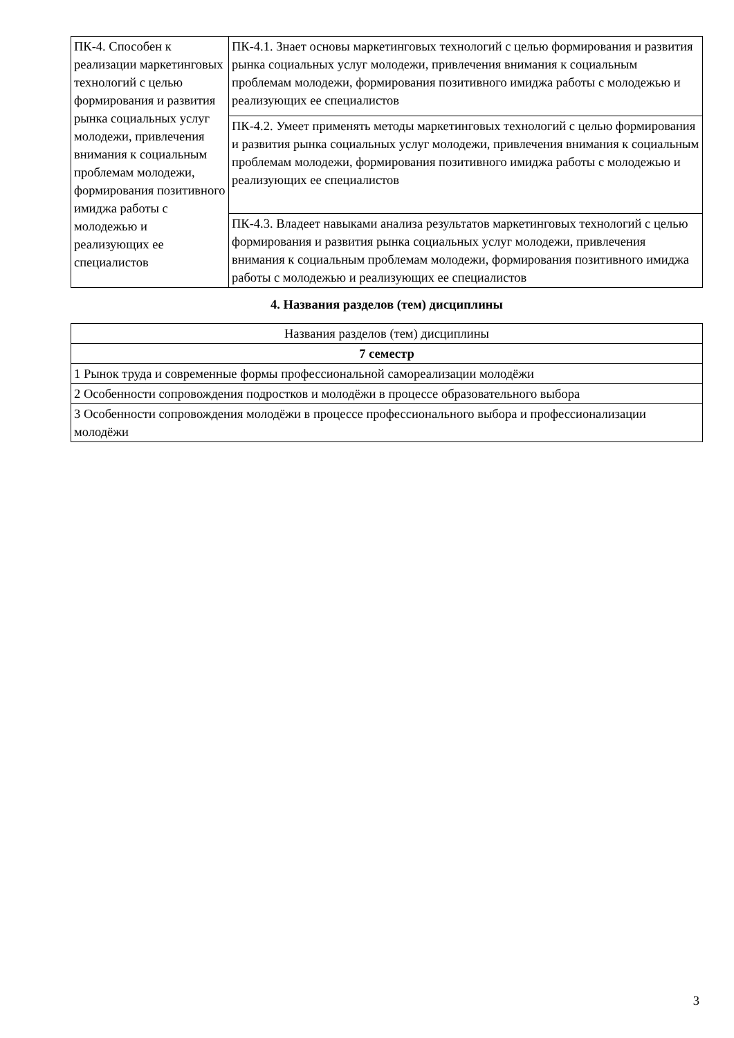| ПК-4. Способен к реализации маркетинговых технологий с целью формирования и развития рынка социальных услуг молодежи, привлечения внимания к социальным проблемам молодежи, формирования позитивного имиджа работы с молодежью и реализующих ее специалистов | ПК-4.1. Знает основы маркетинговых технологий с целью формирования и развития рынка социальных услуг молодежи, привлечения внимания к социальным проблемам молодежи, формирования позитивного имиджа работы с молодежью и реализующих ее специалистов |
| | ПК-4.2. Умеет применять методы маркетинговых технологий с целью формирования и развития рынка социальных услуг молодежи, привлечения внимания к социальным проблемам молодежи, формирования позитивного имиджа работы с молодежью и реализующих ее специалистов |
| | ПК-4.3. Владеет навыками анализа результатов маркетинговых технологий с целью формирования и развития рынка социальных услуг молодежи, привлечения внимания к социальным проблемам молодежи, формирования позитивного имиджа работы с молодежью и реализующих ее специалистов |
4. Названия разделов (тем) дисциплины
| Названия разделов (тем) дисциплины |
| 7 семестр |
| 1 Рынок труда и современные формы профессиональной самореализации молодёжи |
| 2 Особенности сопровождения подростков и молодёжи в процессе образовательного выбора |
| 3 Особенности сопровождения молодёжи в процессе профессионального выбора и профессионализации молодёжи |
3